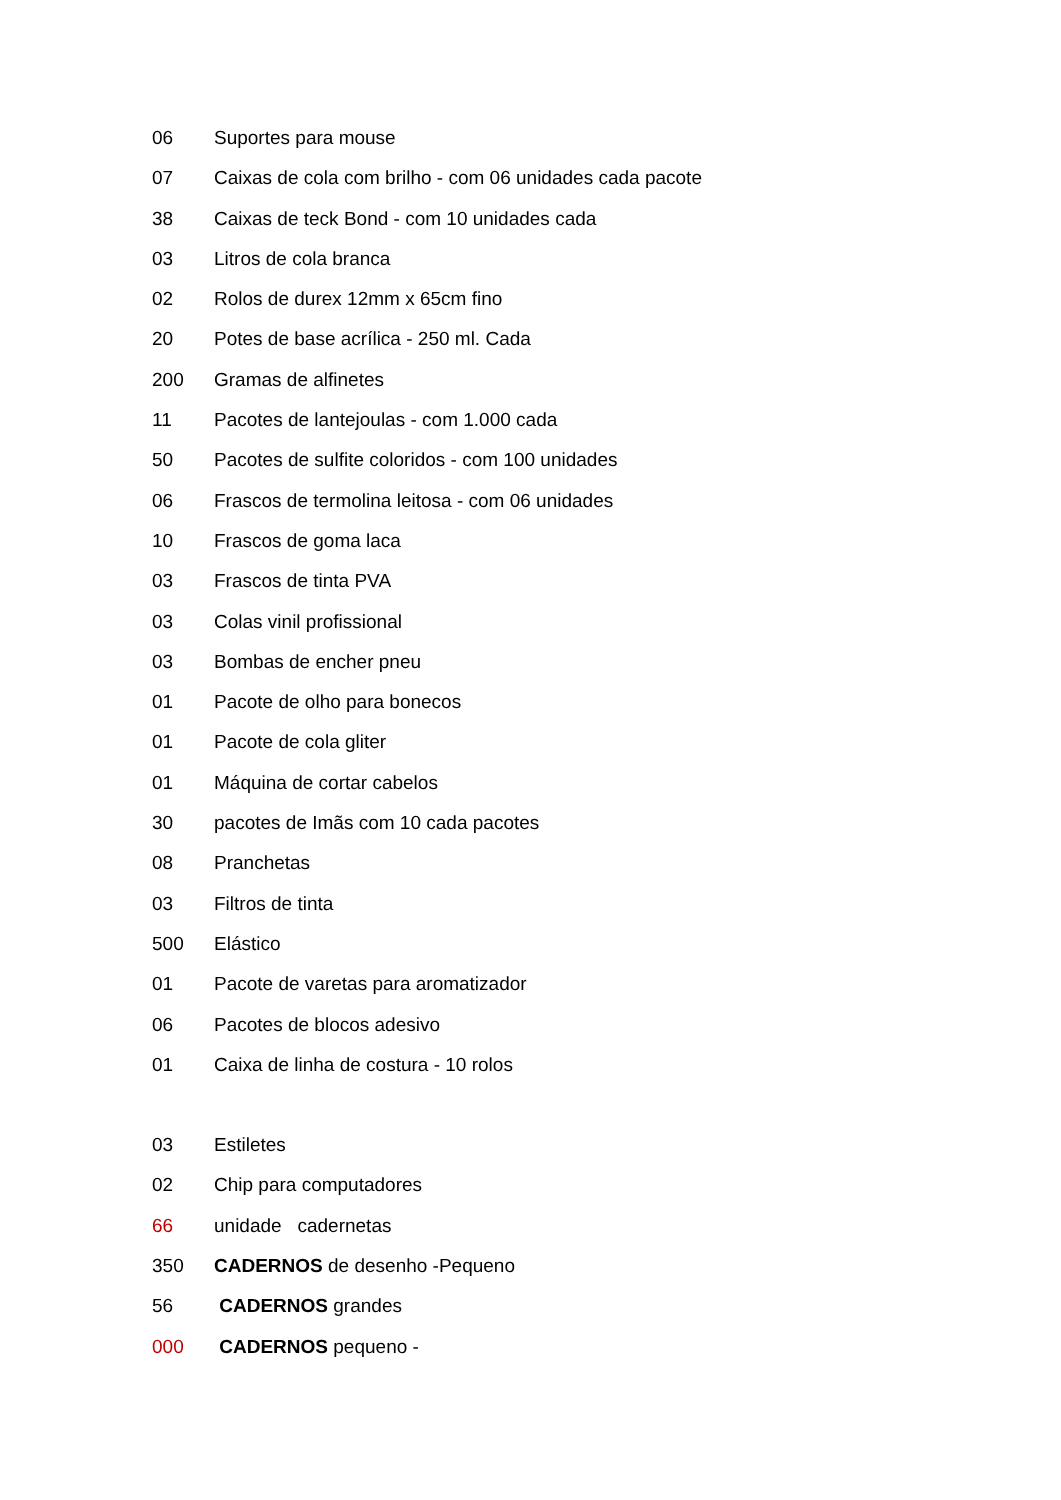06 Suportes para mouse
07 Caixas de cola com brilho - com 06 unidades cada pacote
38 Caixas de teck Bond - com 10 unidades cada
03 Litros de cola branca
02 Rolos de durex 12mm x 65cm fino
20 Potes de base acrílica - 250 ml. Cada
200 Gramas de alfinetes
11 Pacotes de lantejoulas - com 1.000 cada
50 Pacotes de sulfite coloridos - com 100 unidades
06 Frascos de termolina leitosa - com 06 unidades
10 Frascos de goma laca
03 Frascos de tinta PVA
03 Colas vinil profissional
03 Bombas de encher pneu
01 Pacote de olho para bonecos
01 Pacote de cola gliter
01 Máquina de cortar cabelos
30 pacotes de Imãs com 10 cada pacotes
08 Pranchetas
03 Filtros de tinta
500 Elástico
01 Pacote de varetas para aromatizador
06 Pacotes de blocos adesivo
01 Caixa de linha de costura - 10 rolos
03 Estiletes
02 Chip para computadores
66 unidade cadernetas
350 CADERNOS de desenho -Pequeno
56 CADERNOS grandes
000 CADERNOS pequeno -